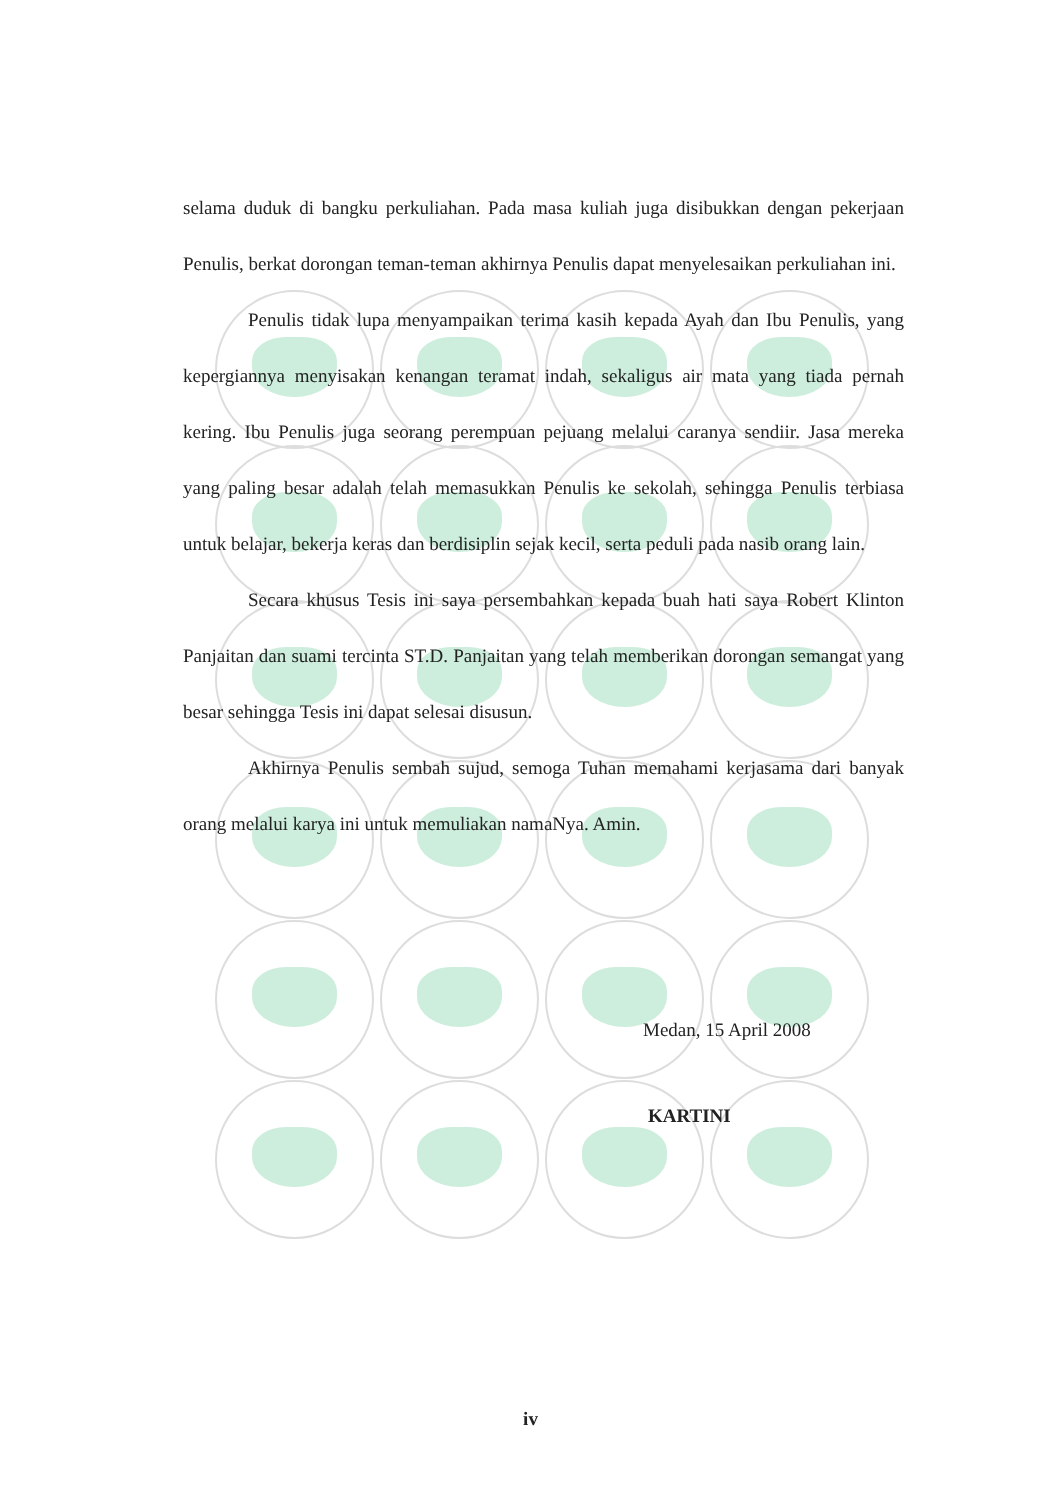selama duduk di bangku perkuliahan. Pada masa kuliah juga disibukkan dengan pekerjaan Penulis, berkat dorongan teman-teman akhirnya Penulis dapat menyelesaikan perkuliahan ini.
Penulis tidak lupa menyampaikan terima kasih kepada Ayah dan Ibu Penulis, yang kepergiannya menyisakan kenangan teramat indah, sekaligus air mata yang tiada pernah kering. Ibu Penulis juga seorang perempuan pejuang melalui caranya sendiir. Jasa mereka yang paling besar adalah telah memasukkan Penulis ke sekolah, sehingga Penulis terbiasa untuk belajar, bekerja keras dan berdisiplin sejak kecil, serta peduli pada nasib orang lain.
Secara khusus Tesis ini saya persembahkan kepada buah hati saya Robert Klinton Panjaitan dan suami tercinta ST.D. Panjaitan yang telah memberikan dorongan semangat yang besar sehingga Tesis ini dapat selesai disusun.
Akhirnya Penulis sembah sujud, semoga Tuhan memahami kerjasama dari banyak orang melalui karya ini untuk memuliakan namaNya. Amin.
Medan, 15 April 2008
KARTINI
iv